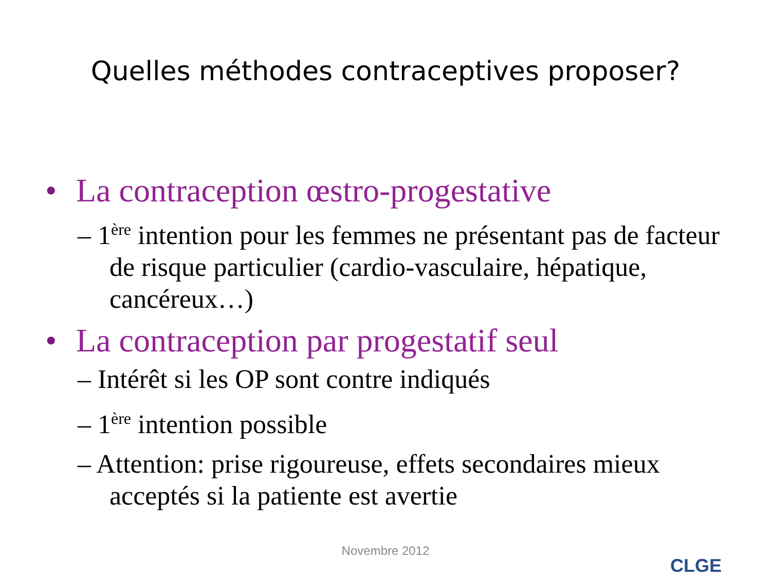Quelles méthodes contraceptives proposer?
• La contraception œstro-progestative
– 1<sup>ère</sup> intention pour les femmes ne présentant pas de facteur de risque particulier (cardio-vasculaire, hépatique, cancéreux…)
• La contraception par progestatif seul
– Intérêt si les OP sont contre indiqués
– 1<sup>ère</sup> intention possible
– Attention: prise rigoureuse, effets secondaires mieux acceptés si la patiente est avertie
Novembre 2012
CLGE